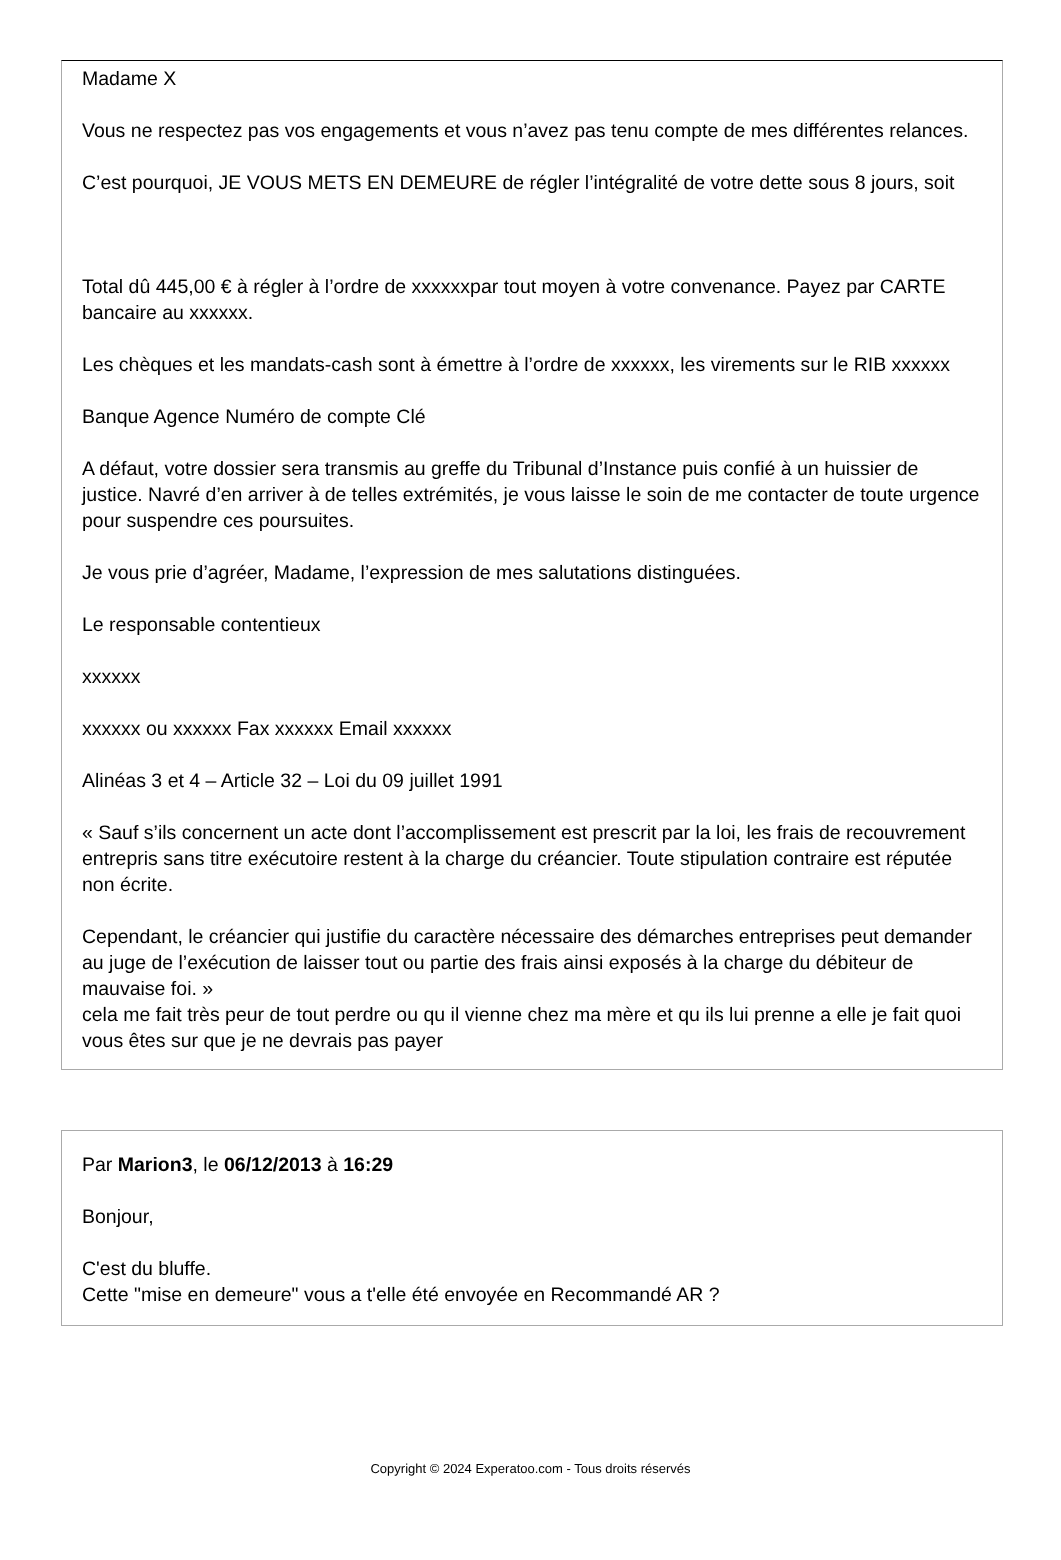Madame X
Vous ne respectez pas vos engagements et vous n’avez pas tenu compte de mes différentes relances.
C’est pourquoi, JE VOUS METS EN DEMEURE de régler l’intégralité de votre dette sous 8 jours, soit
Total dû 445,00 € à régler à l’ordre de xxxxxxpar tout moyen à votre convenance. Payez par CARTE bancaire au xxxxxx.
Les chèques et les mandats-cash sont à émettre à l’ordre de xxxxxx, les virements sur le RIB xxxxxx
Banque Agence Numéro de compte Clé
A défaut, votre dossier sera transmis au greffe du Tribunal d’Instance puis confié à un huissier de justice. Navré d’en arriver à de telles extrémités, je vous laisse le soin de me contacter de toute urgence pour suspendre ces poursuites.
Je vous prie d’agréer, Madame, l’expression de mes salutations distinguées.
Le responsable contentieux
xxxxxx
xxxxxx ou xxxxxx Fax xxxxxx Email xxxxxx
Alinéas 3 et 4 – Article 32 – Loi du 09 juillet 1991
« Sauf s’ils concernent un acte dont l’accomplissement est prescrit par la loi, les frais de recouvrement entrepris sans titre exécutoire restent à la charge du créancier. Toute stipulation contraire est réputée non écrite.
Cependant, le créancier qui justifie du caractère nécessaire des démarches entreprises peut demander au juge de l’exécution de laisser tout ou partie des frais ainsi exposés à la charge du débiteur de mauvaise foi. »
cela me fait très peur de tout perdre ou qu il vienne chez ma mère et qu ils lui prenne a elle je fait quoi vous êtes sur que je ne devrais pas payer
Par Marion3, le 06/12/2013 à 16:29
Bonjour,
C'est du bluffe.
Cette "mise en demeure" vous a t'elle été envoyée en Recommandé AR ?
Copyright © 2024 Experatoo.com - Tous droits réservés